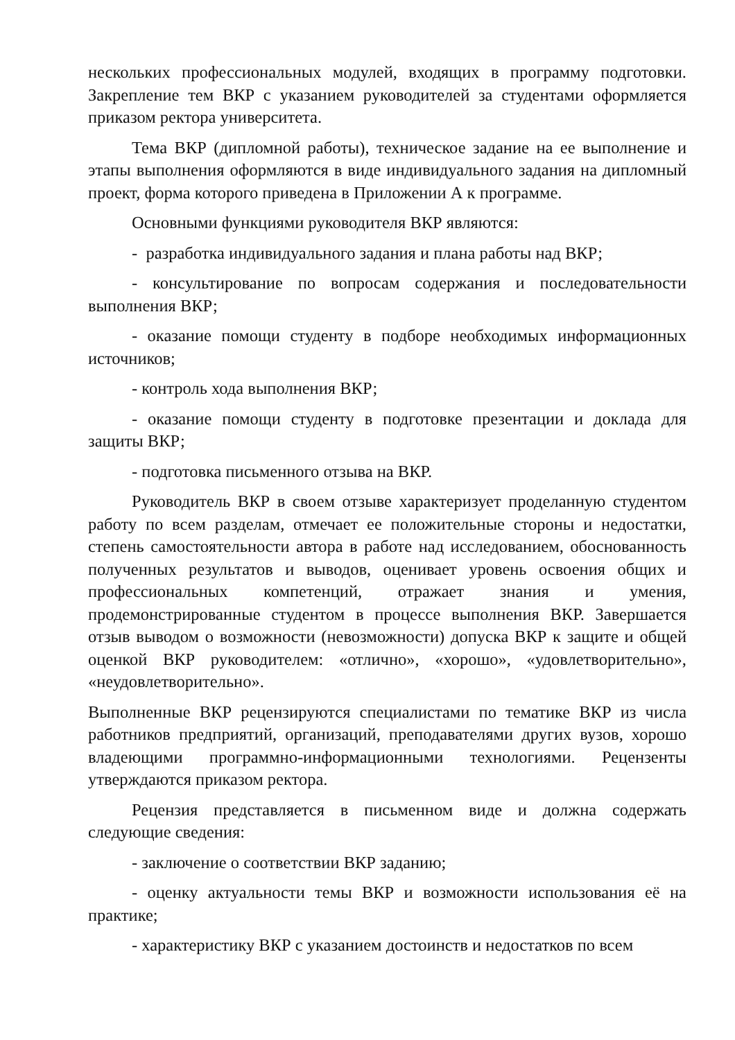нескольких профессиональных модулей, входящих в программу подготовки. Закрепление тем ВКР с указанием руководителей за студентами оформляется приказом ректора университета.
Тема ВКР (дипломной работы), техническое задание на ее выполнение и этапы выполнения оформляются в виде индивидуального задания на дипломный проект, форма которого приведена в Приложении А к программе.
Основными функциями руководителя ВКР являются:
- разработка индивидуального задания и плана работы над ВКР;
- консультирование по вопросам содержания и последовательности выполнения ВКР;
- оказание помощи студенту в подборе необходимых информационных источников;
- контроль хода выполнения ВКР;
- оказание помощи студенту в подготовке презентации и доклада для защиты ВКР;
- подготовка письменного отзыва на ВКР.
Руководитель ВКР в своем отзыве характеризует проделанную студентом работу по всем разделам, отмечает ее положительные стороны и недостатки, степень самостоятельности автора в работе над исследованием, обоснованность полученных результатов и выводов, оценивает уровень освоения общих и профессиональных компетенций, отражает знания и умения, продемонстрированные студентом в процессе выполнения ВКР. Завершается отзыв выводом о возможности (невозможности) допуска ВКР к защите и общей оценкой ВКР руководителем: «отлично», «хорошо», «удовлетворительно», «неудовлетворительно».
Выполненные ВКР рецензируются специалистами по тематике ВКР из числа работников предприятий, организаций, преподавателями других вузов, хорошо владеющими программно-информационными технологиями. Рецензенты утверждаются приказом ректора.
Рецензия представляется в письменном виде и должна содержать следующие сведения:
- заключение о соответствии ВКР заданию;
- оценку актуальности темы ВКР и возможности использования её на практике;
- характеристику ВКР с указанием достоинств и недостатков по всем